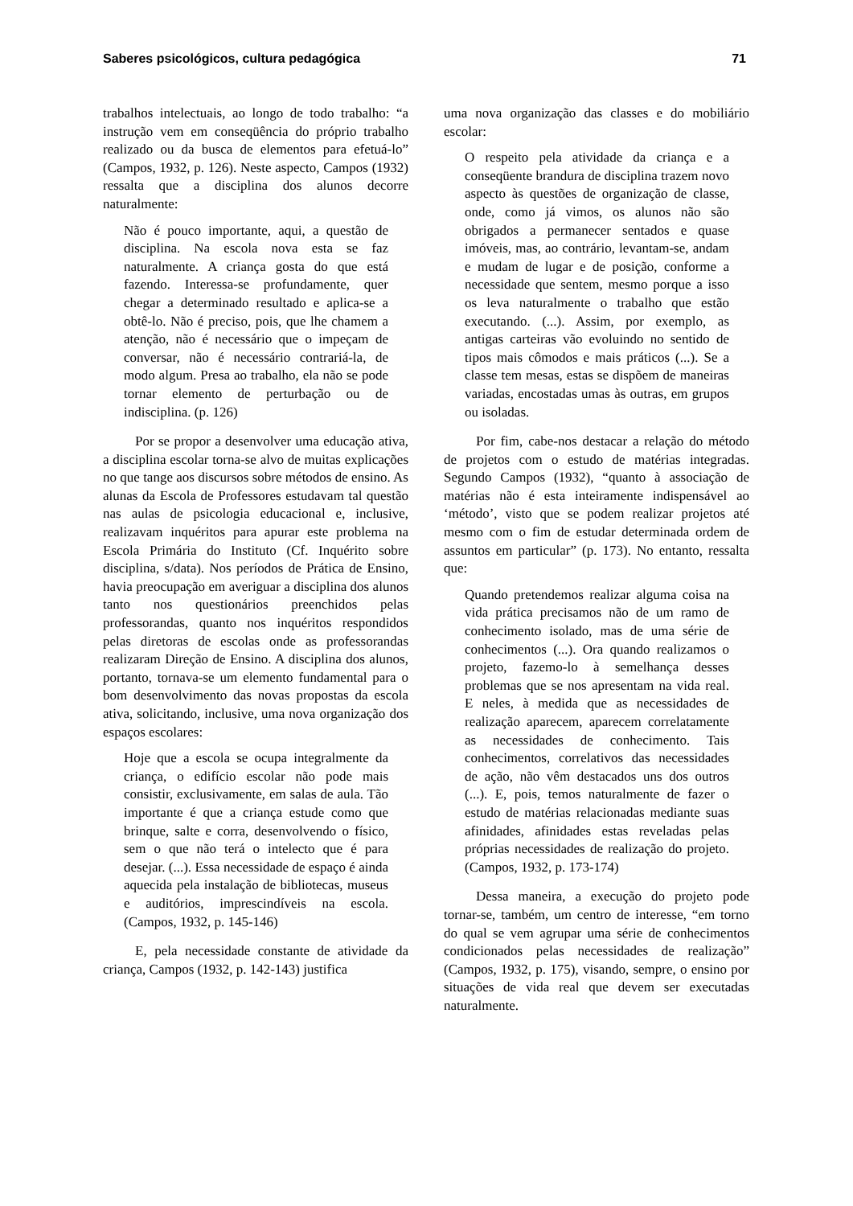Saberes psicológicos, cultura pedagógica 71
trabalhos intelectuais, ao longo de todo trabalho: “a instrução vem em conseqüência do próprio trabalho realizado ou da busca de elementos para efetuá-lo” (Campos, 1932, p. 126). Neste aspecto, Campos (1932) ressalta que a disciplina dos alunos decorre naturalmente:
Não é pouco importante, aqui, a questão de disciplina. Na escola nova esta se faz naturalmente. A criança gosta do que está fazendo. Interessa-se profundamente, quer chegar a determinado resultado e aplica-se a obtê-lo. Não é preciso, pois, que lhe chamem a atenção, não é necessário que o impeçam de conversar, não é necessário contrariá-la, de modo algum. Presa ao trabalho, ela não se pode tornar elemento de perturbação ou de indisciplina. (p. 126)
Por se propor a desenvolver uma educação ativa, a disciplina escolar torna-se alvo de muitas explicações no que tange aos discursos sobre métodos de ensino. As alunas da Escola de Professores estudavam tal questão nas aulas de psicologia educacional e, inclusive, realizavam inquéritos para apurar este problema na Escola Primária do Instituto (Cf. Inquérito sobre disciplina, s/data). Nos períodos de Prática de Ensino, havia preocupação em averiguar a disciplina dos alunos tanto nos questionários preenchidos pelas professorandas, quanto nos inquéritos respondidos pelas diretoras de escolas onde as professorandas realizaram Direção de Ensino. A disciplina dos alunos, portanto, tornava-se um elemento fundamental para o bom desenvolvimento das novas propostas da escola ativa, solicitando, inclusive, uma nova organização dos espaços escolares:
Hoje que a escola se ocupa integralmente da criança, o edifício escolar não pode mais consistir, exclusivamente, em salas de aula. Tão importante é que a criança estude como que brinque, salte e corra, desenvolvendo o físico, sem o que não terá o intelecto que é para desejar. (...). Essa necessidade de espaço é ainda aquecida pela instalação de bibliotecas, museus e auditórios, imprescindíveis na escola. (Campos, 1932, p. 145-146)
E, pela necessidade constante de atividade da criança, Campos (1932, p. 142-143) justifica
uma nova organização das classes e do mobiliário escolar:
O respeito pela atividade da criança e a conseqüente brandura de disciplina trazem novo aspecto às questões de organização de classe, onde, como já vimos, os alunos não são obrigados a permanecer sentados e quase imóveis, mas, ao contrário, levantam-se, andam e mudam de lugar e de posição, conforme a necessidade que sentem, mesmo porque a isso os leva naturalmente o trabalho que estão executando. (...). Assim, por exemplo, as antigas carteiras vão evoluindo no sentido de tipos mais cômodos e mais práticos (...). Se a classe tem mesas, estas se dispõem de maneiras variadas, encostadas umas às outras, em grupos ou isoladas.
Por fim, cabe-nos destacar a relação do método de projetos com o estudo de matérias integradas. Segundo Campos (1932), “quanto à associação de matérias não é esta inteiramente indispensável ao ‘método’, visto que se podem realizar projetos até mesmo com o fim de estudar determinada ordem de assuntos em particular” (p. 173). No entanto, ressalta que:
Quando pretendemos realizar alguma coisa na vida prática precisamos não de um ramo de conhecimento isolado, mas de uma série de conhecimentos (...). Ora quando realizamos o projeto, fazemo-lo à semelhança desses problemas que se nos apresentam na vida real. E neles, à medida que as necessidades de realização aparecem, aparecem correlatamente as necessidades de conhecimento. Tais conhecimentos, correlativos das necessidades de ação, não vêm destacados uns dos outros (...). E, pois, temos naturalmente de fazer o estudo de matérias relacionadas mediante suas afinidades, afinidades estas reveladas pelas próprias necessidades de realização do projeto. (Campos, 1932, p. 173-174)
Dessa maneira, a execução do projeto pode tornar-se, também, um centro de interesse, “em torno do qual se vem agrupar uma série de conhecimentos condicionados pelas necessidades de realização” (Campos, 1932, p. 175), visando, sempre, o ensino por situações de vida real que devem ser executadas naturalmente.